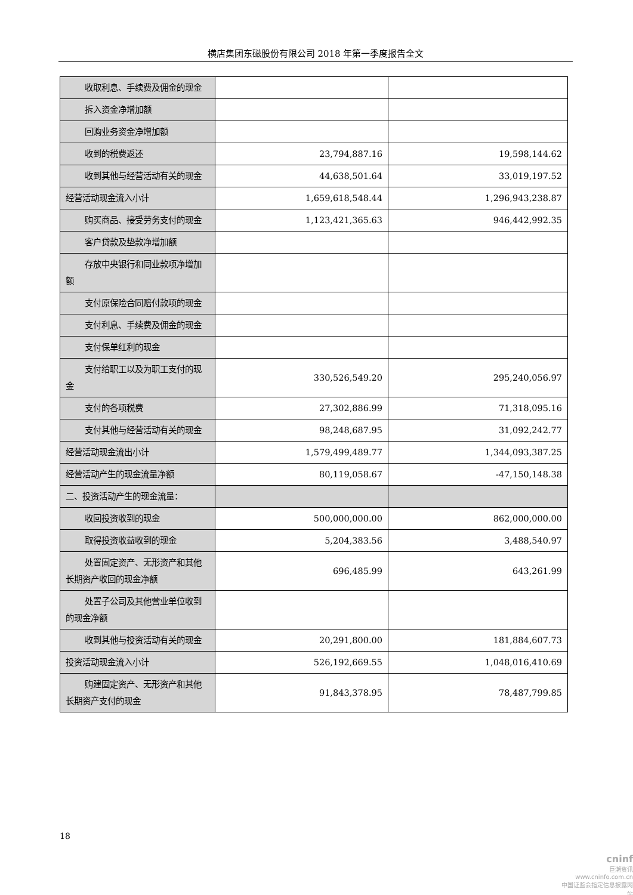横店集团东磁股份有限公司 2018 年第一季度报告全文
| 收取利息、手续费及佣金的现金 | | |
| 拆入资金净增加额 | | |
| 回购业务资金净增加额 | | |
| 收到的税费返还 | 23,794,887.16 | 19,598,144.62 |
| 收到其他与经营活动有关的现金 | 44,638,501.64 | 33,019,197.52 |
| 经营活动现金流入小计 | 1,659,618,548.44 | 1,296,943,238.87 |
| 购买商品、接受劳务支付的现金 | 1,123,421,365.63 | 946,442,992.35 |
| 客户贷款及垫款净增加额 | | |
| 存放中央银行和同业款项净增加额 | | |
| 支付原保险合同赔付款项的现金 | | |
| 支付利息、手续费及佣金的现金 | | |
| 支付保单红利的现金 | | |
| 支付给职工以及为职工支付的现金 | 330,526,549.20 | 295,240,056.97 |
| 支付的各项税费 | 27,302,886.99 | 71,318,095.16 |
| 支付其他与经营活动有关的现金 | 98,248,687.95 | 31,092,242.77 |
| 经营活动现金流出小计 | 1,579,499,489.77 | 1,344,093,387.25 |
| 经营活动产生的现金流量净额 | 80,119,058.67 | -47,150,148.38 |
| 二、投资活动产生的现金流量： | | |
| 收回投资收到的现金 | 500,000,000.00 | 862,000,000.00 |
| 取得投资收益收到的现金 | 5,204,383.56 | 3,488,540.97 |
| 处置固定资产、无形资产和其他长期资产收回的现金净额 | 696,485.99 | 643,261.99 |
| 处置子公司及其他营业单位收到的现金净额 | | |
| 收到其他与投资活动有关的现金 | 20,291,800.00 | 181,884,607.73 |
| 投资活动现金流入小计 | 526,192,669.55 | 1,048,016,410.69 |
| 购建固定资产、无形资产和其他长期资产支付的现金 | 91,843,378.95 | 78,487,799.85 |
18
cninf
巨潮资讯
www.cninfo.com.cn
中国证监会指定信息披露网站